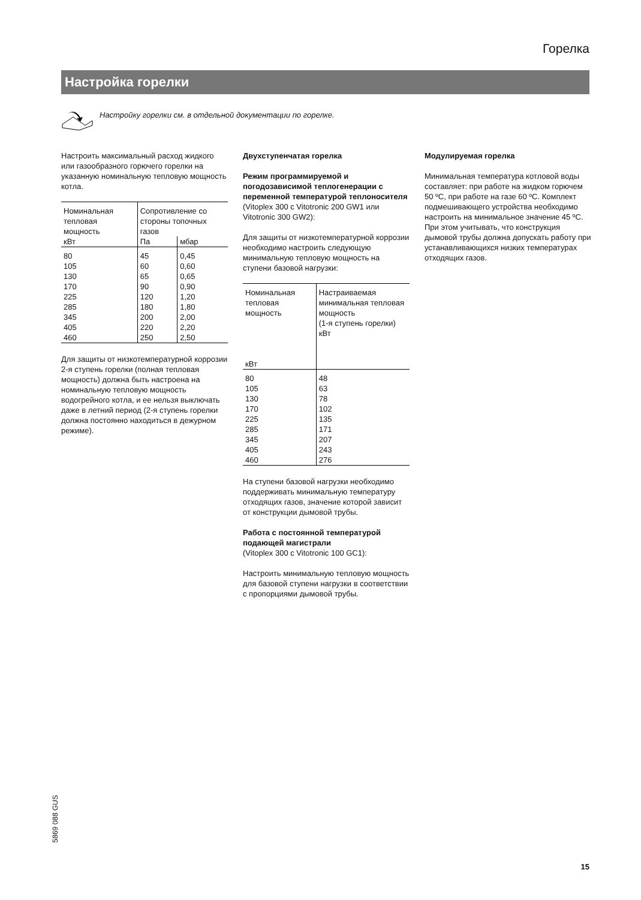Горелка
Настройка горелки
Настройку горелки см. в отдельной документации по горелке.
Настроить максимальный расход жидкого или газообразного горючего горелки на указанную номинальную тепловую мощность котла.
| Номинальная тепловая мощность | Сопротивление со стороны топочных газов | |
| --- | --- | --- |
| кВт | Па | мбар |
| 80 105 130 170 225 285 345 405 460 | 45 60 65 90 120 180 200 220 250 | 0,45 0,60 0,65 0,90 1,20 1,80 2,00 2,20 2,50 |
Для защиты от низкотемпературной коррозии 2-я ступень горелки (полная тепловая мощность) должна быть настроена на номинальную тепловую мощность водогрейного котла, и ее нельзя выключать даже в летний период (2-я ступень горелки должна постоянно находиться в дежурном режиме).
Двухступенчатая горелка
Режим программируемой и погодозависимой теплогенерации с переменной температурой теплоносителя
(Vitoplex 300 с Vitotronic 200 GW1 или Vitotronic 300 GW2):
Для защиты от низкотемпературной коррозии необходимо настроить следующую минимальную тепловую мощность на ступени базовой нагрузки:
| Номинальная тепловая мощность кВт | Настраиваемая минимальная тепловая мощность (1-я ступень горелки) кВт |
| --- | --- |
| 80 105 130 170 225 285 345 405 460 | 48 63 78 102 135 171 207 243 276 |
На ступени базовой нагрузки необходимо поддерживать минимальную температуру отходящих газов, значение которой зависит от конструкции дымовой трубы.
Работа с постоянной температурой подающей магистрали
(Vitoplex 300 с Vitotronic 100 GC1):
Настроить минимальную тепловую мощность для базовой ступени нагрузки в соответствии с пропорциями дымовой трубы.
Модулируемая горелка
Минимальная температура котловой воды составляет: при работе на жидком горючем 50 ºC, при работе на газе 60 ºC. Комплект подмешивающего устройства необходимо настроить на минимальное значение 45 ºC.
При этом учитывать, что конструкция дымовой трубы должна допускать работу при устанавливающихся низких температурах отходящих газов.
5869 088 GUS
15